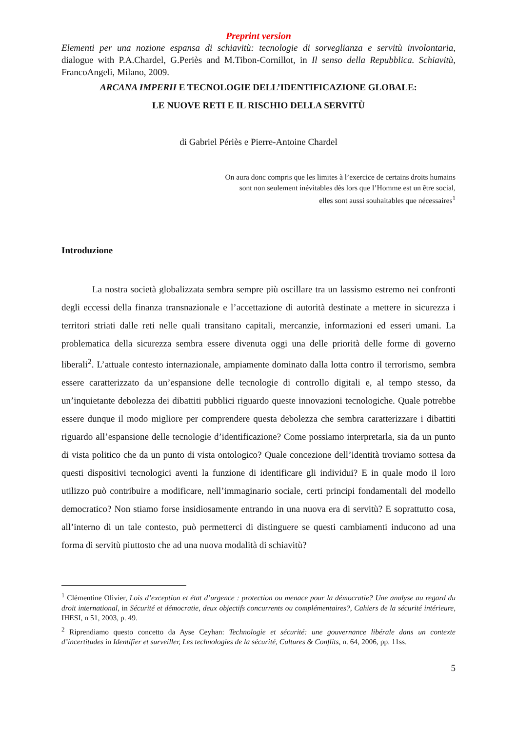Preprint version
Elementi per una nozione espansa di schiavitù: tecnologie di sorveglianza e servitù involontaria, dialogue with P.A.Chardel, G.Periès and M.Tibon-Cornillot, in Il senso della Repubblica. Schiavitù, FrancoAngeli, Milano, 2009.
ARCANA IMPERII E TECNOLOGIE DELL’IDENTIFICAZIONE GLOBALE:
LE NUOVE RETI E IL RISCHIO DELLA SERVITÙ
di Gabriel Périès e Pierre-Antoine Chardel
On aura donc compris que les limites à l’exercice de certains droits humains
sont non seulement inévitables dès lors que l’Homme est un être social,
elles sont aussi souhaitables que nécessaires<sup>1</sup>
Introduzione
La nostra società globalizzata sembra sempre più oscillare tra un lassismo estremo nei confronti degli eccessi della finanza transnazionale e l’accettazione di autorità destinate a mettere in sicurezza i territori striati dalle reti nelle quali transitano capitali, mercanzie, informazioni ed esseri umani. La problematica della sicurezza sembra essere divenuta oggi una delle priorità delle forme di governo liberali<sup>2</sup>. L’attuale contesto internazionale, ampiamente dominato dalla lotta contro il terrorismo, sembra essere caratterizzato da un’espansione delle tecnologie di controllo digitali e, al tempo stesso, da un’inquietante debolezza dei dibattiti pubblici riguardo queste innovazioni tecnologiche. Quale potrebbe essere dunque il modo migliore per comprendere questa debolezza che sembra caratterizzare i dibattiti riguardo all’espansione delle tecnologie d’identificazione? Come possiamo interpretarla, sia da un punto di vista politico che da un punto di vista ontologico? Quale concezione dell’identità troviamo sottesa da questi dispositivi tecnologici aventi la funzione di identificare gli individui? E in quale modo il loro utilizzo può contribuire a modificare, nell’immaginario sociale, certi principi fondamentali del modello democratico? Non stiamo forse insidiosamente entrando in una nuova era di servitù? E soprattutto cosa, all’interno di un tale contesto, può permetterci di distinguere se questi cambiamenti inducono ad una forma di servitù piuttosto che ad una nuova modalità di schiavitù?
<sup>1</sup> Clémentine Olivier, Lois d’exception et état d’urgence : protection ou menace pour la démocratie? Une analyse au regard du droit international, in Sécurité et démocratie, deux objectifs concurrents ou complémentaires?, Cahiers de la sécurité intérieure, IHESI, n 51, 2003, p. 49.
<sup>2</sup> Riprendiamo questo concetto da Ayse Ceyhan: Technologie et sécurité: une gouvernance libérale dans un contexte d’incertitudes in Identifier et surveiller, Les technologies de la sécurité, Cultures & Conflits, n. 64, 2006, pp. 11ss.
5